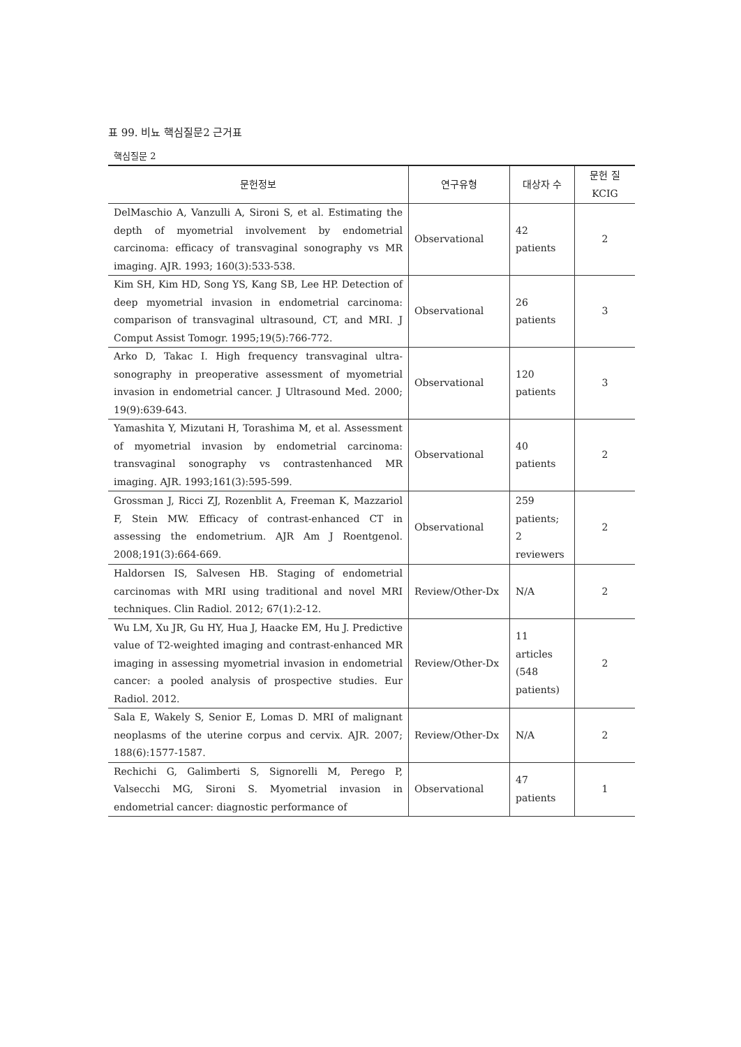표 99. 비뇨 핵심질문2 근거표
핵심질문 2
| 문헌정보 | 연구유형 | 대상자 수 | 문헌 질 KCIG |
| --- | --- | --- | --- |
| DelMaschio A, Vanzulli A, Sironi S, et al. Estimating the depth of myometrial involvement by endometrial carcinoma: efficacy of transvaginal sonography vs MR imaging. AJR. 1993; 160(3):533-538. | Observational | 42 patients | 2 |
| Kim SH, Kim HD, Song YS, Kang SB, Lee HP. Detection of deep myometrial invasion in endometrial carcinoma: comparison of transvaginal ultrasound, CT, and MRI. J Comput Assist Tomogr. 1995;19(5):766-772. | Observational | 26 patients | 3 |
| Arko D, Takac I. High frequency transvaginal ultra-sonography in preoperative assessment of myometrial invasion in endometrial cancer. J Ultrasound Med. 2000; 19(9):639-643. | Observational | 120 patients | 3 |
| Yamashita Y, Mizutani H, Torashima M, et al. Assessment of myometrial invasion by endometrial carcinoma: transvaginal sonography vs contrastenhanced MR imaging. AJR. 1993;161(3):595-599. | Observational | 40 patients | 2 |
| Grossman J, Ricci ZJ, Rozenblit A, Freeman K, Mazzariol F, Stein MW. Efficacy of contrast-enhanced CT in assessing the endometrium. AJR Am J Roentgenol. 2008;191(3):664-669. | Observational | 259 patients; 2 reviewers | 2 |
| Haldorsen IS, Salvesen HB. Staging of endometrial carcinomas with MRI using traditional and novel MRI techniques. Clin Radiol. 2012; 67(1):2-12. | Review/Other-Dx | N/A | 2 |
| Wu LM, Xu JR, Gu HY, Hua J, Haacke EM, Hu J. Predictive value of T2-weighted imaging and contrast-enhanced MR imaging in assessing myometrial invasion in endometrial cancer: a pooled analysis of prospective studies. Eur Radiol. 2012. | Review/Other-Dx | 11 articles (548 patients) | 2 |
| Sala E, Wakely S, Senior E, Lomas D. MRI of malignant neoplasms of the uterine corpus and cervix. AJR. 2007; 188(6):1577-1587. | Review/Other-Dx | N/A | 2 |
| Rechichi G, Galimberti S, Signorelli M, Perego P, Valsecchi MG, Sironi S. Myometrial invasion in endometrial cancer: diagnostic performance of | Observational | 47 patients | 1 |